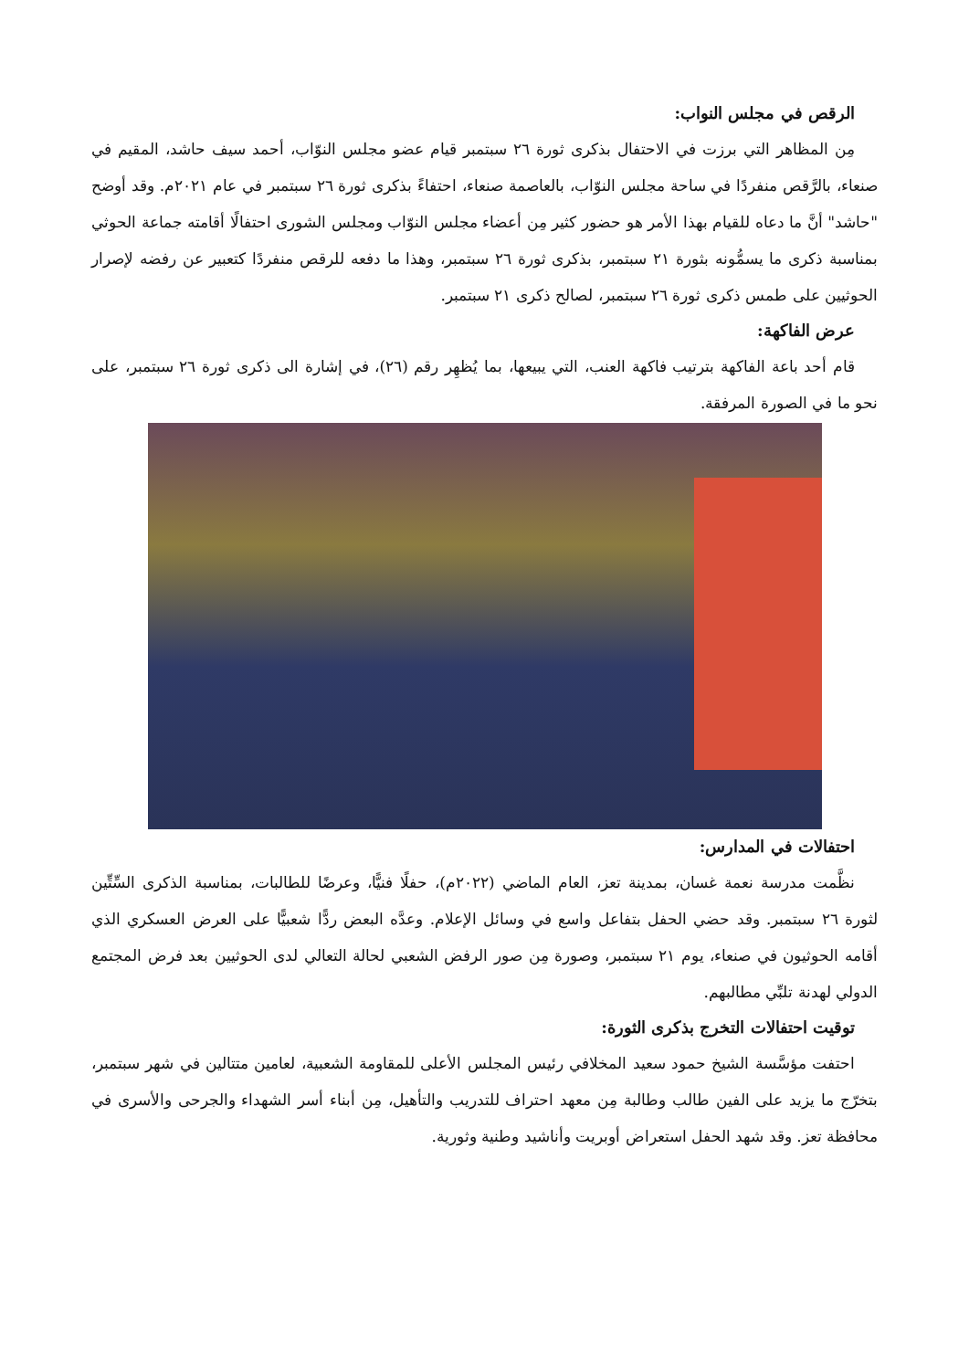الرقص في مجلس النواب:
مِن المظاهر التي برزت في الاحتفال بذكرى ثورة ٢٦ سبتمبر قيام عضو مجلس النوّاب، أحمد سيف حاشد، المقيم في صنعاء، بالرَّقص منفردًا في ساحة مجلس النوّاب، بالعاصمة صنعاء، احتفاءً بذكرى ثورة ٢٦ سبتمبر في عام ٢٠٢١م. وقد أوضح "حاشد" أنَّ ما دعاه للقيام بهذا الأمر هو حضور كثير مِن أعضاء مجلس النوّاب ومجلس الشورى احتفالًا أقامته جماعة الحوثي بمناسبة ذكرى ما يسمُّونه بثورة ٢١ سبتمبر، بذكرى ثورة ٢٦ سبتمبر، وهذا ما دفعه للرقص منفردًا كتعبير عن رفضه لإصرار الحوثيين على طمس ذكرى ثورة ٢٦ سبتمبر، لصالح ذكرى ٢١ سبتمبر.
عرض الفاكهة:
قام أحد باعة الفاكهة بترتيب فاكهة العنب، التي يبيعها، بما يُظهِر رقم (٢٦)، في إشارة الى ذكرى ثورة ٢٦ سبتمبر، على نحو ما في الصورة المرفقة.
احتفالات في المدارس:
نظَّمت مدرسة نعمة غسان، بمدينة تعز، العام الماضي (٢٠٢٢م)، حفلًا فنيًّا، وعرضًا للطالبات، بمناسبة الذكرى السِّتِّين لثورة ٢٦ سبتمبر. وقد حضي الحفل بتفاعل واسع في وسائل الإعلام. وعدَّه البعض ردًّا شعبيًّا على العرض العسكري الذي أقامه الحوثيون في صنعاء، يوم ٢١ سبتمبر، وصورة مِن صور الرفض الشعبي لحالة التعالي لدى الحوثيين بعد فرض المجتمع الدولي لهدنة تلبِّي مطالبهم.
توقيت احتفالات التخرج بذكرى الثورة:
احتفت مؤسَّسة الشيخ حمود سعيد المخلافي رئيس المجلس الأعلى للمقاومة الشعبية، لعامين متتالين في شهر سبتمبر، بتخرّج ما يزيد على الفين طالب وطالبة مِن معهد احتراف للتدريب والتأهيل، مِن أبناء أسر الشهداء والجرحى والأسرى في محافظة تعز. وقد شهد الحفل استعراض أوبريت وأناشيد وطنية وثورية.